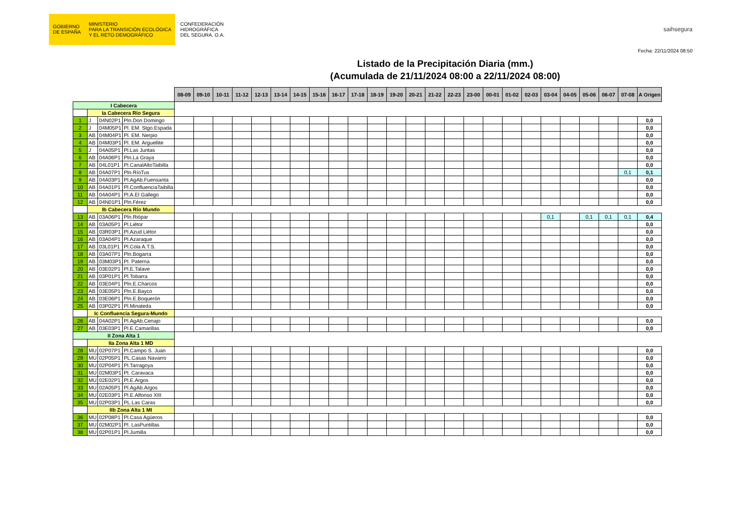GOBIERNO
DE ESPAÑA
MINISTERIO
PARA LA TRANSICIÓN ECOLÓGICA
Y EL RETO DEMOGRÁFICO
CONFEDERACIÓN
HIDROGRÁFICA
DEL SEGURA, O.A.
saihsegura
Fecha: 22/11/2024 08:50
Listado de la Precipitación Diaria (mm.)
(Acumulada de 21/11/2024 08:00 a 22/11/2024 08:00)
| | | | | 08-09 | 09-10 | 10-11 | 11-12 | 12-13 | 13-14 | 14-15 | 15-16 | 16-17 | 17-18 | 18-19 | 19-20 | 20-21 | 21-22 | 22-23 | 23-00 | 00-01 | 01-02 | 02-03 | 03-04 | 04-05 | 05-06 | 06-07 | 07-08 | A Origen |
| I Cabecera | | | | | | | | | | | | | | | | | | | | | | | | | | | | |
| | Ia Cabecera Río Segura | | | | | | | | | | | | | | | | | | | | | | | | | | | |
| 1 | J | 04N02P1 | Pln.Don Domingo | | | | | | | | | | | | | | | | | | | | | | | | | 0,0 |
| 2 | J | 04M05P1 | Pl. EM. Stgo.Espada | | | | | | | | | | | | | | | | | | | | | | | | | 0,0 |
| 3 | AB | 04M04P1 | Pl. EM. Nerpio | | | | | | | | | | | | | | | | | | | | | | | | | 0,0 |
| 4 | AB | 04M03P1 | Pl. EM. Arguellite | | | | | | | | | | | | | | | | | | | | | | | | | 0,0 |
| 5 | J | 04A05P1 | Pl.Las Juntas | | | | | | | | | | | | | | | | | | | | | | | | | 0,0 |
| 6 | AB | 04A06P1 | Pln.La Graya | | | | | | | | | | | | | | | | | | | | | | | | | 0,0 |
| 7 | AB | 04L01P1 | Pl.CanalAltoTaibilla | | | | | | | | | | | | | | | | | | | | | | | | | 0,0 |
| 8 | AB | 04A07P1 | Pln.RíoTus | | | | | | | | | | | | | | | | | | | | | | | | 0,1 | 0,1 |
| 9 | AB | 04A03P1 | Pl.AgAb.Fuensanta | | | | | | | | | | | | | | | | | | | | | | | | | 0,0 |
| 10 | AB | 04A01P1 | Pl.ConfluenciaTaibilla | | | | | | | | | | | | | | | | | | | | | | | | | 0,0 |
| 11 | AB | 04A04P1 | Pl.A.El Gallego | | | | | | | | | | | | | | | | | | | | | | | | | 0,0 |
| 12 | AB | 04N01P1 | Pln.Férez | | | | | | | | | | | | | | | | | | | | | | | | | 0,0 |
| | Ib Cabecera Río Mundo | | | | | | | | | | | | | | | | | | | | | | | | | | | |
| 13 | AB | 03A06P1 | Pln.Riópar | | | | | | | | | | | | | | | | | | | | 0,1 | | 0,1 | 0,1 | 0,1 | 0,4 |
| 14 | AB | 03A05P1 | Pl.Liétor | | | | | | | | | | | | | | | | | | | | | | | | | 0,0 |
| 15 | AB | 03R03P1 | Pl.Azud Liétor | | | | | | | | | | | | | | | | | | | | | | | | | 0,0 |
| 16 | AB | 03A04P1 | Pl.Azaraque | | | | | | | | | | | | | | | | | | | | | | | | | 0,0 |
| 17 | AB | 03L01P1 | Pl.Cola A.T.S. | | | | | | | | | | | | | | | | | | | | | | | | | 0,0 |
| 18 | AB | 03A07P1 | Pln.Bogarra | | | | | | | | | | | | | | | | | | | | | | | | | 0,0 |
| 19 | AB | 03M03P1 | Pl. Paterna | | | | | | | | | | | | | | | | | | | | | | | | | 0,0 |
| 20 | AB | 03E02P1 | Pl.E.Talave | | | | | | | | | | | | | | | | | | | | | | | | | 0,0 |
| 21 | AB | 03P01P1 | Pl.Tobarra | | | | | | | | | | | | | | | | | | | | | | | | | 0,0 |
| 22 | AB | 03E04P1 | Pln.E.Charcos | | | | | | | | | | | | | | | | | | | | | | | | | 0,0 |
| 23 | AB | 03E05P1 | Pln.E.Bayco | | | | | | | | | | | | | | | | | | | | | | | | | 0,0 |
| 24 | AB | 03E06P1 | Pln.E.Boquerón | | | | | | | | | | | | | | | | | | | | | | | | | 0,0 |
| 25 | AB | 03P02P1 | Pl.Minateda | | | | | | | | | | | | | | | | | | | | | | | | | 0,0 |
| | Ic Confluencia Segura-Mundo | | | | | | | | | | | | | | | | | | | | | | | | | | | |
| 26 | AB | 04A02P1 | Pl.AgAb.Cenajo | | | | | | | | | | | | | | | | | | | | | | | | | 0,0 |
| 27 | AB | 03E03P1 | Pl.E.Camarillas | | | | | | | | | | | | | | | | | | | | | | | | | 0,0 |
| II Zona Alta 1 | | | | | | | | | | | | | | | | | | | | | | | | | | | | |
| | IIa Zona Alta 1 MD | | | | | | | | | | | | | | | | | | | | | | | | | | | |
| 28 | MU | 02P07P1 | Pl.Campo S. Juan | | | | | | | | | | | | | | | | | | | | | | | | | 0,0 |
| 29 | MU | 02P05P1 | PL.Casas Navarro | | | | | | | | | | | | | | | | | | | | | | | | | 0,0 |
| 30 | MU | 02P04P1 | Pl.Tarragoya | | | | | | | | | | | | | | | | | | | | | | | | | 0,0 |
| 31 | MU | 02M03P1 | Pl. Caravaca | | | | | | | | | | | | | | | | | | | | | | | | | 0,0 |
| 32 | MU | 02E02P1 | Pl.E.Argos | | | | | | | | | | | | | | | | | | | | | | | | | 0,0 |
| 33 | MU | 02A05P1 | Pl.AgAb.Argos | | | | | | | | | | | | | | | | | | | | | | | | | 0,0 |
| 34 | MU | 02E03P1 | Pl.E.Alfonso XIII | | | | | | | | | | | | | | | | | | | | | | | | | 0,0 |
| 35 | MU | 02P03P1 | PL.Las Caras | | | | | | | | | | | | | | | | | | | | | | | | | 0,0 |
| | IIb Zona Alta 1 MI | | | | | | | | | | | | | | | | | | | | | | | | | | | |
| 36 | MU | 02P08P1 | Pl.Casa Agüeros | | | | | | | | | | | | | | | | | | | | | | | | | 0,0 |
| 37 | MU | 02M02P1 | Pl. LasPuntillas | | | | | | | | | | | | | | | | | | | | | | | | | 0,0 |
| 38 | MU | 02P01P1 | Pl.Jumilla | | | | | | | | | | | | | | | | | | | | | | | | | 0,0 |